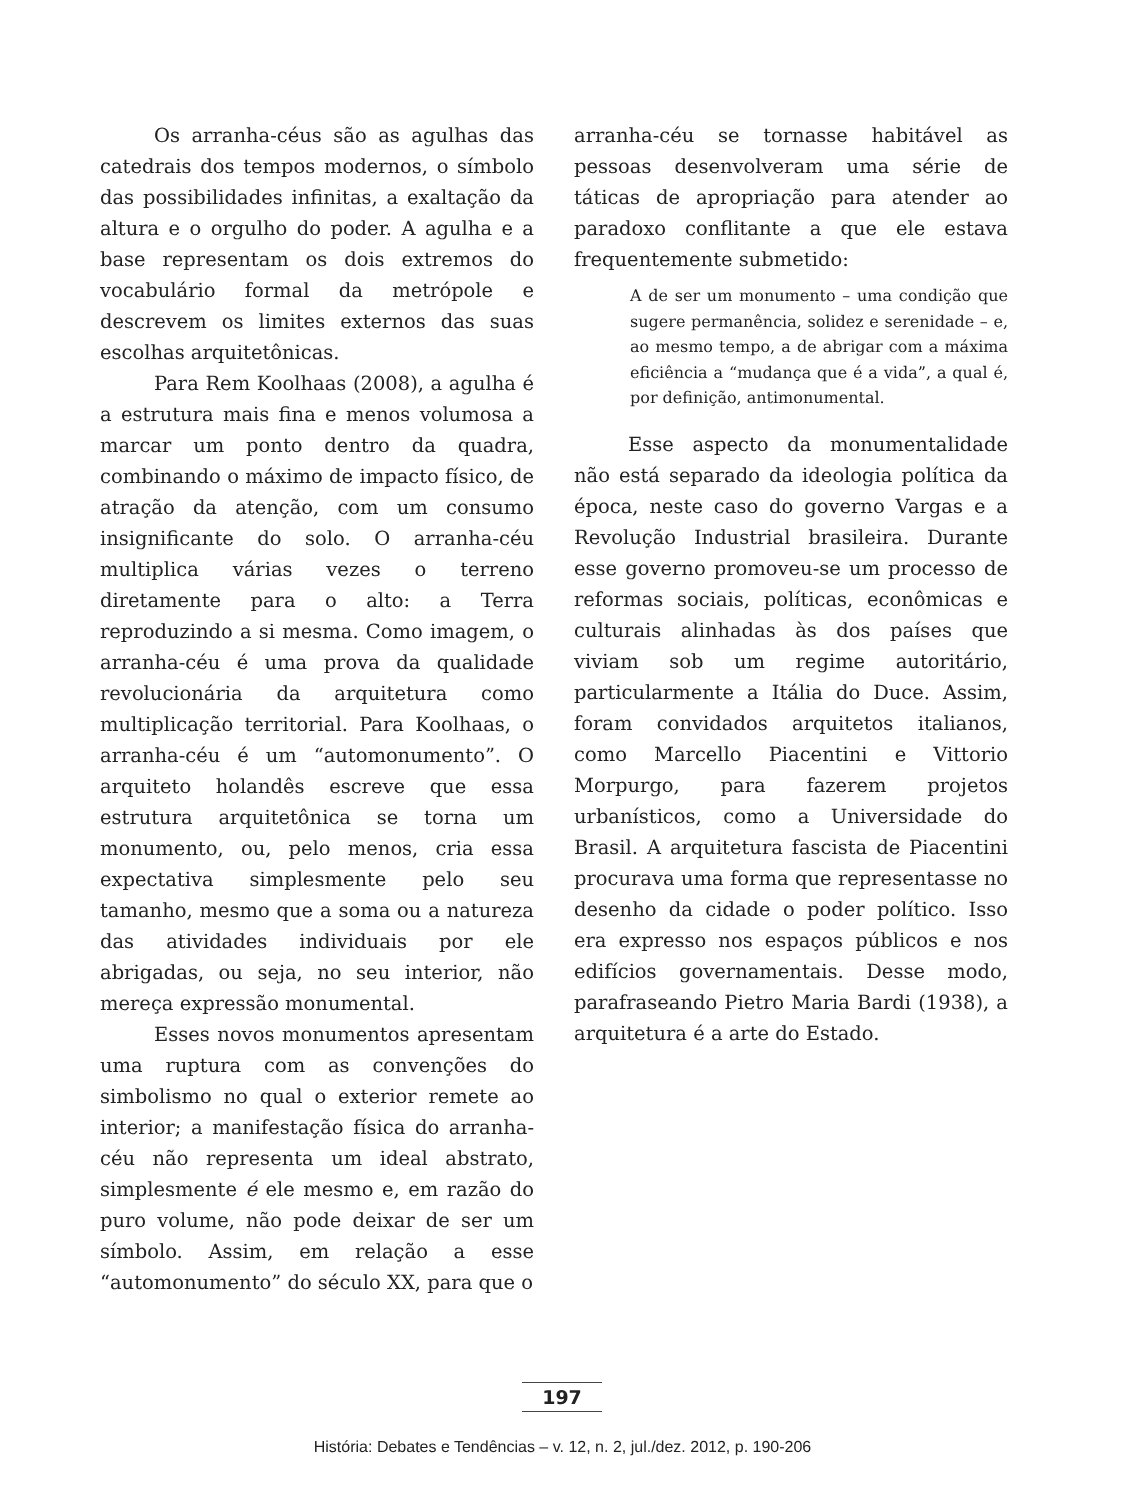Os arranha-céus são as agulhas das catedrais dos tempos modernos, o símbolo das possibilidades infinitas, a exaltação da altura e o orgulho do poder. A agulha e a base representam os dois extremos do vocabulário formal da metrópole e descrevem os limites externos das suas escolhas arquitetônicas.
Para Rem Koolhaas (2008), a agulha é a estrutura mais fina e menos volumosa a marcar um ponto dentro da quadra, combinando o máximo de impacto físico, de atração da atenção, com um consumo insignificante do solo. O arranha-céu multiplica várias vezes o terreno diretamente para o alto: a Terra reproduzindo a si mesma. Como imagem, o arranha-céu é uma prova da qualidade revolucionária da arquitetura como multiplicação territorial. Para Koolhaas, o arranha-céu é um “automonumento”. O arquiteto holandês escreve que essa estrutura arquitetônica se torna um monumento, ou, pelo menos, cria essa expectativa simplesmente pelo seu tamanho, mesmo que a soma ou a natureza das atividades individuais por ele abrigadas, ou seja, no seu interior, não mereça expressão monumental.
Esses novos monumentos apresentam uma ruptura com as convenções do simbolismo no qual o exterior remete ao interior; a manifestação física do arranha-céu não representa um ideal abstrato, simplesmente é ele mesmo e, em razão do puro volume, não pode deixar de ser um símbolo. Assim, em relação a esse “automonumento” do século XX, para que o
arranha-céu se tornasse habitável as pessoas desenvolveram uma série de táticas de apropriação para atender ao paradoxo conflitante a que ele estava frequentemente submetido:
A de ser um monumento – uma condição que sugere permanência, solidez e serenidade – e, ao mesmo tempo, a de abrigar com a máxima eficiência a “mudança que é a vida”, a qual é, por definição, antimonumental.
Esse aspecto da monumentalidade não está separado da ideologia política da época, neste caso do governo Vargas e a Revolução Industrial brasileira. Durante esse governo promoveu-se um processo de reformas sociais, políticas, econômicas e culturais alinhadas às dos países que viviam sob um regime autoritário, particularmente a Itália do Duce. Assim, foram convidados arquitetos italianos, como Marcello Piacentini e Vittorio Morpurgo, para fazerem projetos urbanísticos, como a Universidade do Brasil. A arquitetura fascista de Piacentini procurava uma forma que representasse no desenho da cidade o poder político. Isso era expresso nos espaços públicos e nos edifícios governamentais. Desse modo, parafraseando Pietro Maria Bardi (1938), a arquitetura é a arte do Estado.
197
História: Debates e Tendências – v. 12, n. 2, jul./dez. 2012, p. 190-206